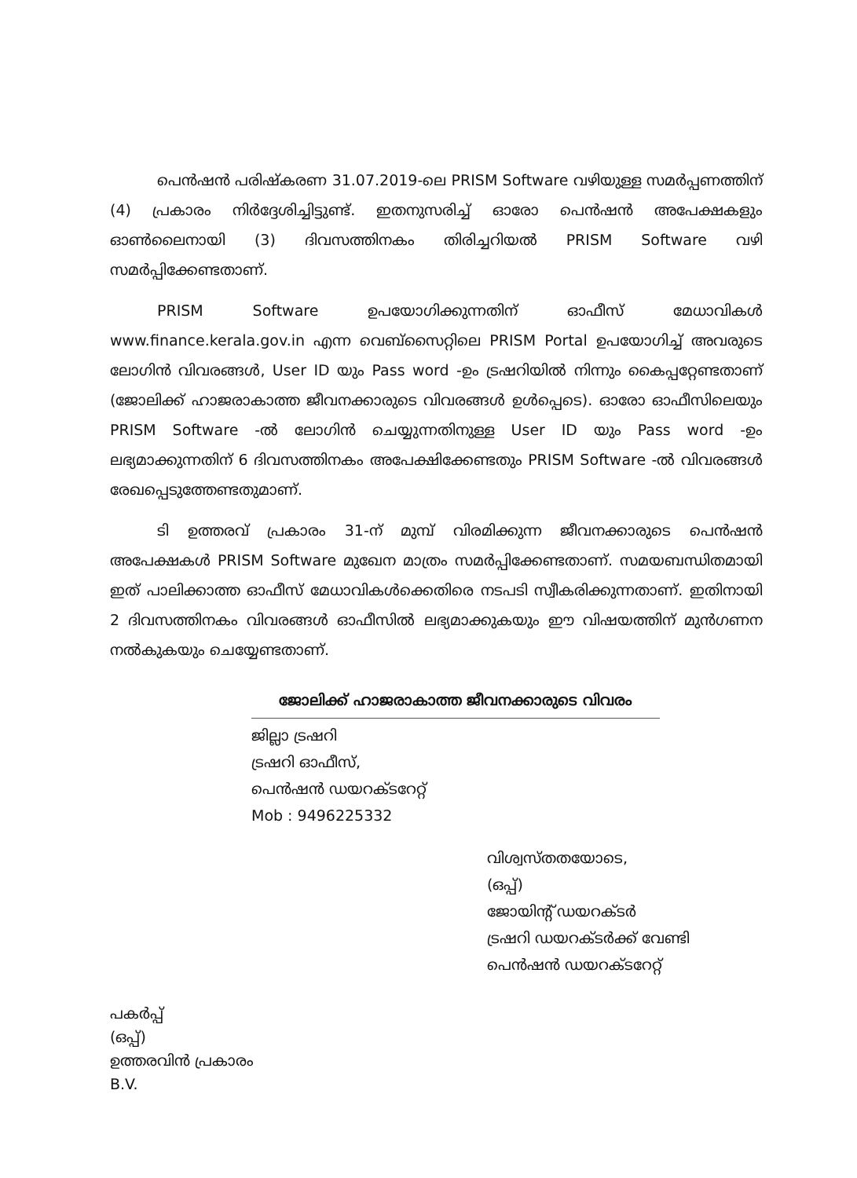പെൻഷൻ പരിഷ്കരണ 31.07.2019-ലെ PRISM Software വഴിയുള്ള സമർപ്പണത്തിന് (4) പ്രകാരം നിർദ്ദേശിച്ചിട്ടുണ്ട്. ഇതനുസരിച്ച് ഓരോ പെൻഷൻ അപേക്ഷകളും ഓൺലൈനായി (3) ദിവസത്തിനകം തിരിച്ചറിയൽ PRISM Software വഴി സമർപ്പിക്കേണ്ടതാണ്.
PRISM Software ഉപയോഗിക്കുന്നതിന് ഓഫീസ് മേധാവികൾ www.finance.kerala.gov.in എന്ന വെബ്സൈറ്റിലെ PRISM Portal ഉപയോഗിച്ച് അവരുടെ ലോഗിൻ വിവരങ്ങൾ, User ID യും Pass word -ഉം ട്രഷറിയിൽ നിന്നും കൈപ്പറ്റേണ്ടതാണ് (ജോലിക്ക് ഹാജരാകാത്ത ജീവനക്കാരുടെ വിവരങ്ങൾ ഉൾപ്പെടെ). ഓരോ ഓഫീസിലെയും PRISM Software -ൽ ലോഗിൻ ചെയ്യുന്നതിനുള്ള User ID യും Pass word -ഉം ലഭ്യമാക്കുന്നതിന് 6 ദിവസത്തിനകം അപേക്ഷിക്കേണ്ടതും PRISM Software -ൽ വിവരങ്ങൾ രേഖപ്പെടുത്തേണ്ടതുമാണ്.
ടി ഉത്തരവ് പ്രകാരം 31-ന് മുമ്പ് വിരമിക്കുന്ന ജീവനക്കാരുടെ പെൻഷൻ അപേക്ഷകൾ PRISM Software മുഖേന മാത്രം സമർപ്പിക്കേണ്ടതാണ്. സമയബന്ധിതമായി ഇത് പാലിക്കാത്ത ഓഫീസ് മേധാവികൾക്കെതിരെ നടപടി സ്വീകരിക്കുന്നതാണ്. ഇതിനായി 2 ദിവസത്തിനകം വിവരങ്ങൾ ഓഫീസിൽ ലഭ്യമാക്കുകയും ഈ വിഷയത്തിന് മുൻഗണന നൽകുകയും ചെയ്യേണ്ടതാണ്.
ജോലിക്ക് ഹാജരാകാത്ത ജീവനക്കാരുടെ വിവരം
ജില്ലാ ട്രഷറി
ട്രഷറി ഓഫീസ്,
പെൻഷൻ ഡയറക്ടറേറ്റ്
Mob : 9496225332
വിശ്വസ്തതയോടെ,
(ഒപ്പ്)
ജോയിന്റ് ഡയറക്ടർ
ട്രഷറി ഡയറക്ടർക്ക് വേണ്ടി
പെൻഷൻ ഡയറക്ടറേറ്റ്
പകർപ്പ്
(ഒപ്പ്)
ഉത്തരവിൻ പ്രകാരം
B.V.